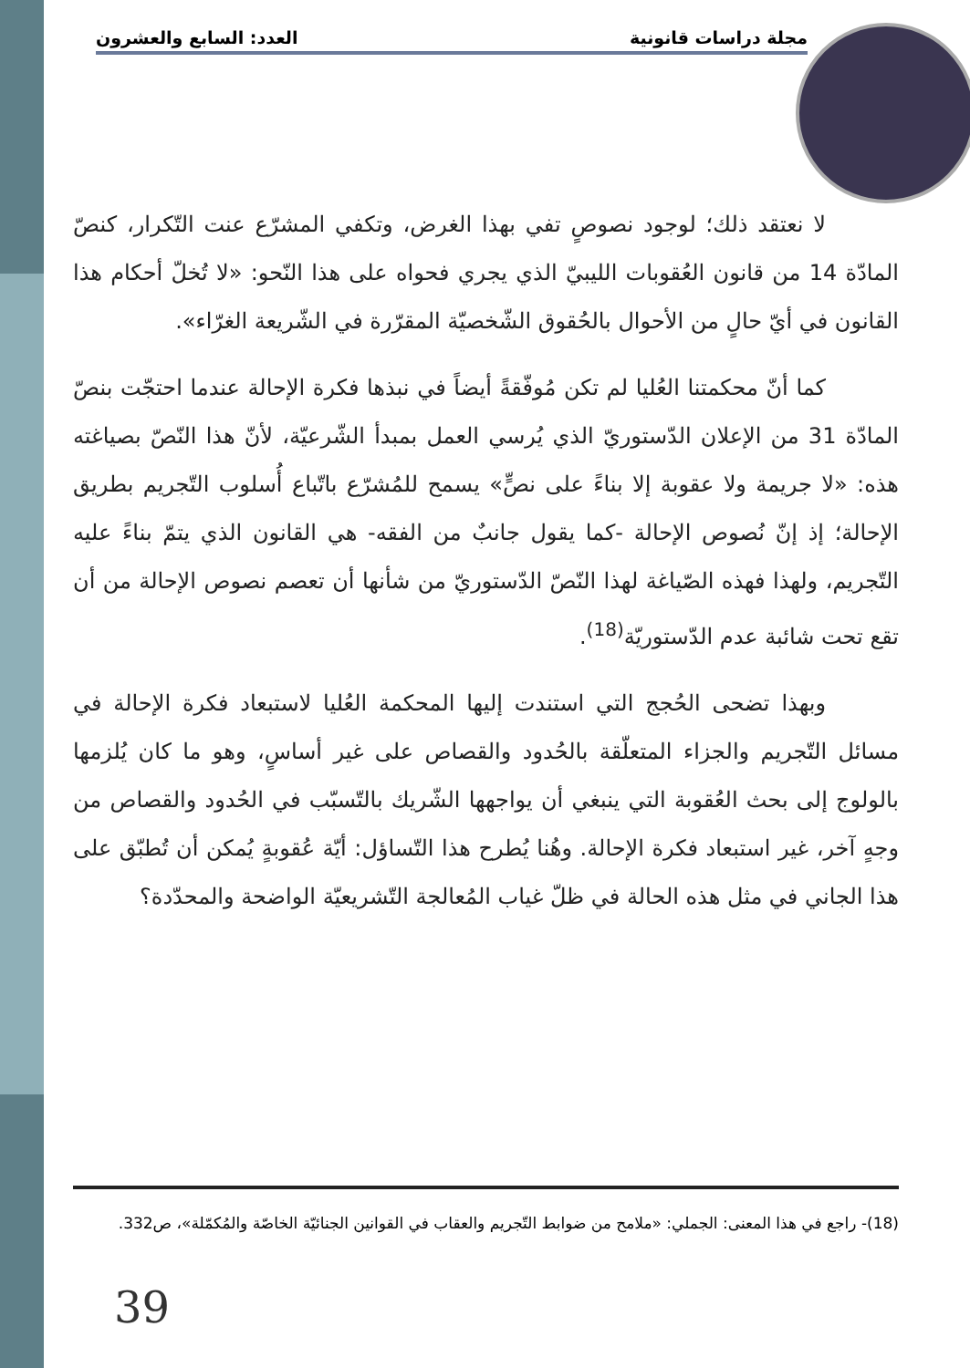مجلة دراسات قانونية العدد: السابع والعشرون
لا نعتقد ذلك؛ لوجود نصوصٍ تفي بهذا الغرض، وتكفي المشرّع عنت التّكرار، كنصّ المادّة 14 من قانون العُقوبات الليبيّ الذي يجري فحواه على هذا النّحو: «لا تُخلّ أحكام هذا القانون في أيّ حالٍ من الأحوال بالحُقوق الشّخصيّة المقرّرة في الشّريعة الغرّاء».
كما أنّ محكمتنا العُليا لم تكن مُوفّقةً أيضاً في نبذها فكرة الإحالة عندما احتجّت بنصّ المادّة 31 من الإعلان الدّستوريّ الذي يُرسي العمل بمبدأ الشّرعيّة، لأنّ هذا النّصّ بصياغته هذه: «لا جريمة ولا عقوبة إلا بناءً على نصٍّ» يسمح للمُشرّع باتّباع أُسلوب التّجريم بطريق الإحالة؛ إذ إنّ نُصوص الإحالة -كما يقول جانبٌ من الفقه- هي القانون الذي يتمّ بناءً عليه التّجريم، ولهذا فهذه الصّياغة لهذا النّصّ الدّستوريّ من شأنها أن تعصم نصوص الإحالة من أن تقع تحت شائبة عدم الدّستوريّة<sup>(18)</sup>.
وبهذا تضحى الحُجج التي استندت إليها المحكمة العُليا لاستبعاد فكرة الإحالة في مسائل التّجريم والجزاء المتعلّقة بالحُدود والقصاص على غير أساسٍ، وهو ما كان يُلزمها بالولوج إلى بحث العُقوبة التي ينبغي أن يواجهها الشّريك بالتّسبّب في الحُدود والقصاص من وجهٍ آخر، غير استبعاد فكرة الإحالة. وهُنا يُطرح هذا التّساؤل: أيّة عُقوبةٍ يُمكن أن تُطبّق على هذا الجاني في مثل هذه الحالة في ظلّ غياب المُعالجة التّشريعيّة الواضحة والمحدّدة؟
(18)- راجع في هذا المعنى: الجملي: «ملامح من ضوابط التّجريم والعقاب في القوانين الجنائيّة الخاصّة والمُكمّلة»، ص332.
39